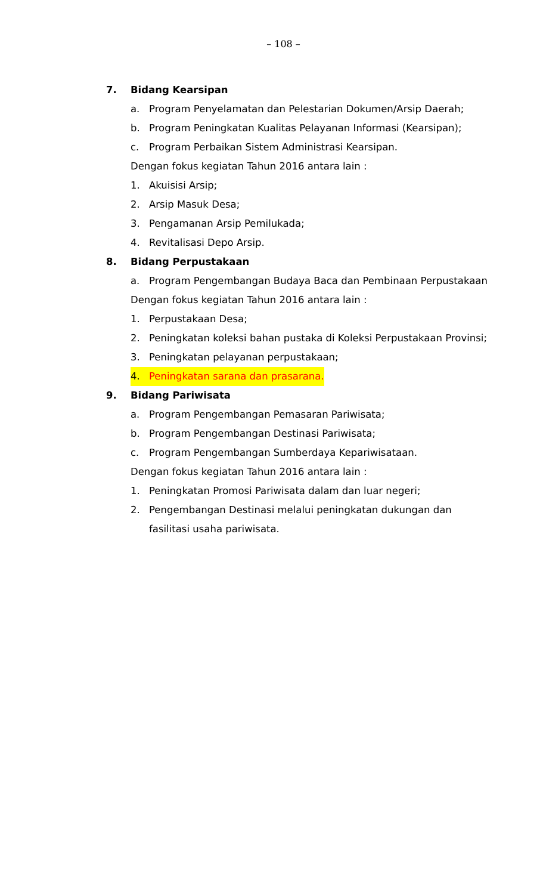– 108 –
7. Bidang Kearsipan
a. Program Penyelamatan dan Pelestarian Dokumen/Arsip Daerah;
b. Program Peningkatan Kualitas Pelayanan Informasi (Kearsipan);
c. Program Perbaikan Sistem Administrasi Kearsipan.
Dengan fokus kegiatan Tahun 2016 antara lain :
1. Akuisisi Arsip;
2. Arsip Masuk Desa;
3. Pengamanan Arsip Pemilukada;
4. Revitalisasi Depo Arsip.
8. Bidang Perpustakaan
a. Program Pengembangan Budaya Baca dan Pembinaan Perpustakaan
Dengan fokus kegiatan Tahun 2016 antara lain :
1. Perpustakaan Desa;
2. Peningkatan koleksi bahan pustaka di Koleksi Perpustakaan Provinsi;
3. Peningkatan pelayanan perpustakaan;
4. Peningkatan sarana dan prasarana.
9. Bidang Pariwisata
a. Program Pengembangan Pemasaran Pariwisata;
b. Program Pengembangan Destinasi Pariwisata;
c. Program Pengembangan Sumberdaya Kepariwisataan.
Dengan fokus kegiatan Tahun 2016 antara lain :
1. Peningkatan Promosi Pariwisata dalam dan luar negeri;
2. Pengembangan Destinasi melalui peningkatan dukungan dan fasilitasi usaha pariwisata.